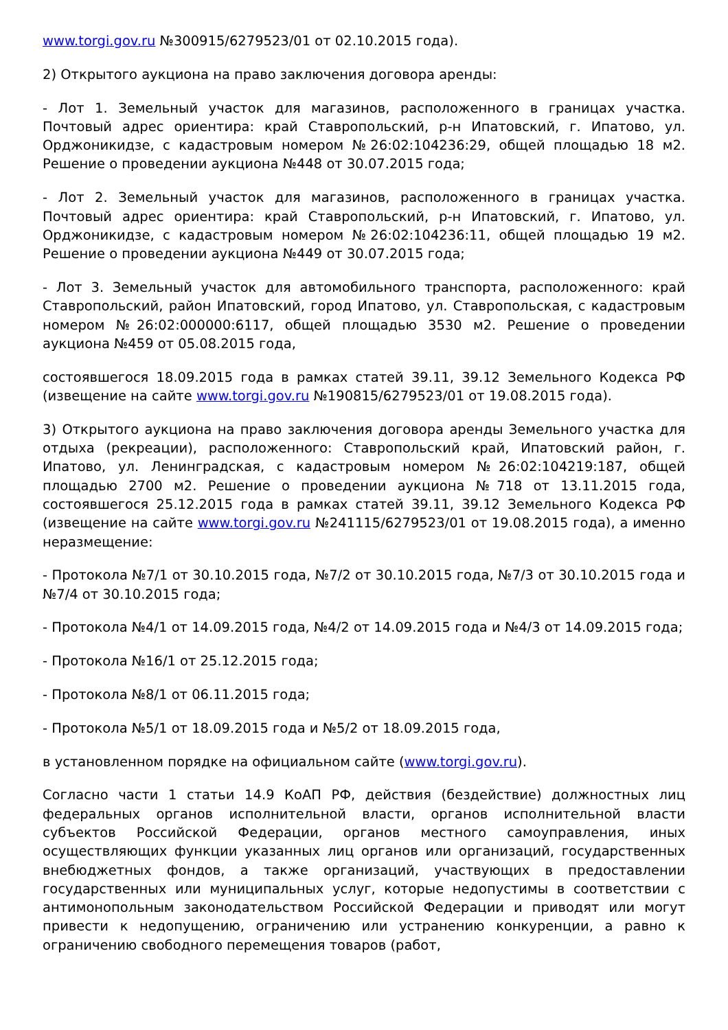www.torgi.gov.ru №300915/6279523/01 от 02.10.2015 года).
2) Открытого аукциона на право заключения договора аренды:
- Лот 1. Земельный участок для магазинов, расположенного в границах участка. Почтовый адрес ориентира: край Ставропольский, р-н Ипатовский, г. Ипатово, ул. Орджоникидзе, с кадастровым номером №26:02:104236:29, общей площадью 18 м2. Решение о проведении аукциона №448 от 30.07.2015 года;
- Лот 2. Земельный участок для магазинов, расположенного в границах участка. Почтовый адрес ориентира: край Ставропольский, р-н Ипатовский, г. Ипатово, ул. Орджоникидзе, с кадастровым номером №26:02:104236:11, общей площадью 19 м2. Решение о проведении аукциона №449 от 30.07.2015 года;
- Лот 3. Земельный участок для автомобильного транспорта, расположенного: край Ставропольский, район Ипатовский, город Ипатово, ул. Ставропольская, с кадастровым номером №26:02:000000:6117, общей площадью 3530 м2. Решение о проведении аукциона №459 от 05.08.2015 года,
состоявшегося 18.09.2015 года в рамках статей 39.11, 39.12 Земельного Кодекса РФ (извещение на сайте www.torgi.gov.ru №190815/6279523/01 от 19.08.2015 года).
3) Открытого аукциона на право заключения договора аренды Земельного участка для отдыха (рекреации), расположенного: Ставропольский край, Ипатовский район, г. Ипатово, ул. Ленинградская, с кадастровым номером №26:02:104219:187, общей площадью 2700 м2. Решение о проведении аукциона №718 от 13.11.2015 года, состоявшегося 25.12.2015 года в рамках статей 39.11, 39.12 Земельного Кодекса РФ (извещение на сайте www.torgi.gov.ru №241115/6279523/01 от 19.08.2015 года), а именно неразмещение:
- Протокола №7/1 от 30.10.2015 года, №7/2 от 30.10.2015 года, №7/3 от 30.10.2015 года и №7/4 от 30.10.2015 года;
- Протокола №4/1 от 14.09.2015 года, №4/2 от 14.09.2015 года и №4/3 от 14.09.2015 года;
- Протокола №16/1 от 25.12.2015 года;
- Протокола №8/1 от 06.11.2015 года;
- Протокола №5/1 от 18.09.2015 года и №5/2 от 18.09.2015 года,
в установленном порядке на официальном сайте (www.torgi.gov.ru).
Согласно части 1 статьи 14.9 КоАП РФ, действия (бездействие) должностных лиц федеральных органов исполнительной власти, органов исполнительной власти субъектов Российской Федерации, органов местного самоуправления, иных осуществляющих функции указанных лиц органов или организаций, государственных внебюджетных фондов, а также организаций, участвующих в предоставлении государственных или муниципальных услуг, которые недопустимы в соответствии с антимонопольным законодательством Российской Федерации и приводят или могут привести к недопущению, ограничению или устранению конкуренции, а равно к ограничению свободного перемещения товаров (работ,